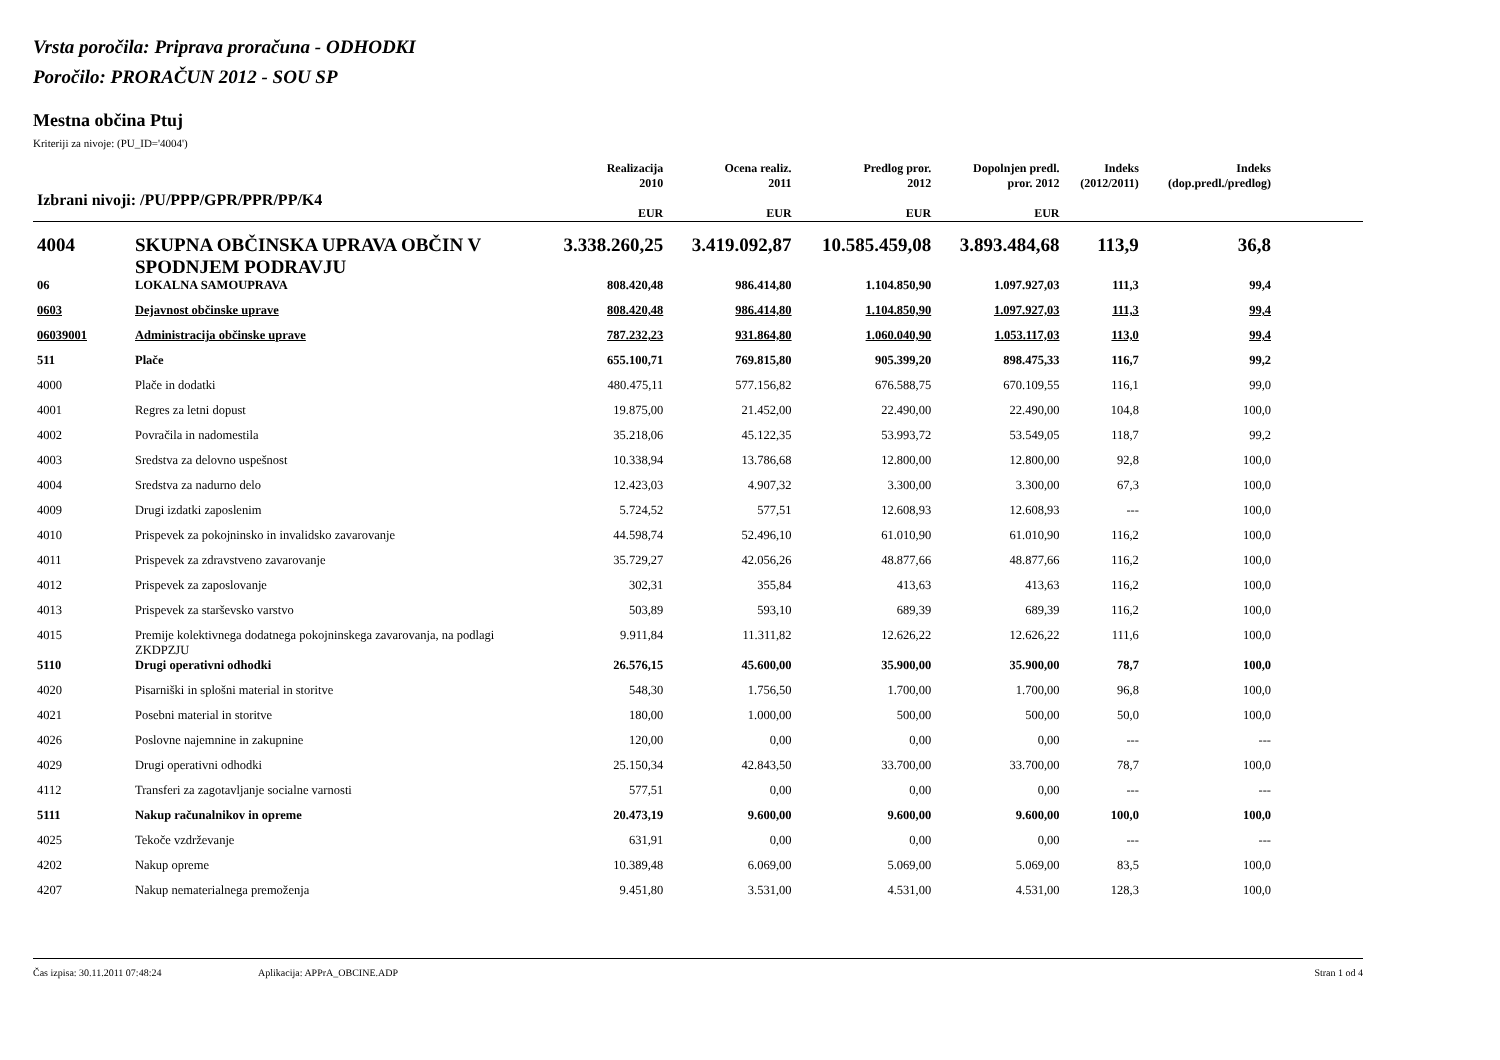Vrsta poročila: Priprava proračuna - ODHODKI
Poročilo: PRORAČUN 2012 - SOU SP
Mestna občina Ptuj
Kriteriji za nivoje: (PU_ID='4004')
| Izbrani nivoji: /PU/PPP/GPR/PPR/PP/K4 | | Realizacija 2010 EUR | Ocena realiz. 2011 EUR | Predlog pror. 2012 EUR | Dopolnjen predl. pror. 2012 EUR | Indeks (2012/2011) | Indeks (dop.predl./predlog) | |
| --- | --- | --- | --- | --- | --- | --- | --- | --- |
| 4004 | SKUPNA OBČINSKA UPRAVA OBČIN V SPODNJEM PODRAVJU | 3.338.260,25 | 3.419.092,87 | 10.585.459,08 | 3.893.484,68 | 113,9 | 36,8 | |
| 06 | LOKALNA SAMOUPRAVA | 808.420,48 | 986.414,80 | 1.104.850,90 | 1.097.927,03 | 111,3 | 99,4 | |
| 0603 | Dejavnost občinske uprave | 808.420,48 | 986.414,80 | 1.104.850,90 | 1.097.927,03 | 111,3 | 99,4 | |
| 06039001 | Administracija občinske uprave | 787.232,23 | 931.864,80 | 1.060.040,90 | 1.053.117,03 | 113,0 | 99,4 | |
| 511 | Plače | 655.100,71 | 769.815,80 | 905.399,20 | 898.475,33 | 116,7 | 99,2 | |
| 4000 | Plače in dodatki | 480.475,11 | 577.156,82 | 676.588,75 | 670.109,55 | 116,1 | 99,0 | |
| 4001 | Regres za letni dopust | 19.875,00 | 21.452,00 | 22.490,00 | 22.490,00 | 104,8 | 100,0 | |
| 4002 | Povračila in nadomestila | 35.218,06 | 45.122,35 | 53.993,72 | 53.549,05 | 118,7 | 99,2 | |
| 4003 | Sredstva za delovno uspešnost | 10.338,94 | 13.786,68 | 12.800,00 | 12.800,00 | 92,8 | 100,0 | |
| 4004 | Sredstva za nadurno delo | 12.423,03 | 4.907,32 | 3.300,00 | 3.300,00 | 67,3 | 100,0 | |
| 4009 | Drugi izdatki zaposlenim | 5.724,52 | 577,51 | 12.608,93 | 12.608,93 | --- | 100,0 | |
| 4010 | Prispevek za pokojninsko in invalidsko zavarovanje | 44.598,74 | 52.496,10 | 61.010,90 | 61.010,90 | 116,2 | 100,0 | |
| 4011 | Prispevek za zdravstveno zavarovanje | 35.729,27 | 42.056,26 | 48.877,66 | 48.877,66 | 116,2 | 100,0 | |
| 4012 | Prispevek za zaposlovanje | 302,31 | 355,84 | 413,63 | 413,63 | 116,2 | 100,0 | |
| 4013 | Prispevek za starševsko varstvo | 503,89 | 593,10 | 689,39 | 689,39 | 116,2 | 100,0 | |
| 4015 | Premije kolektivnega dodatnega pokojninskega zavarovanja, na podlagi ZKDPZJU | 9.911,84 | 11.311,82 | 12.626,22 | 12.626,22 | 111,6 | 100,0 | |
| 5110 | Drugi operativni odhodki | 26.576,15 | 45.600,00 | 35.900,00 | 35.900,00 | 78,7 | 100,0 | |
| 4020 | Pisarniški in splošni material in storitve | 548,30 | 1.756,50 | 1.700,00 | 1.700,00 | 96,8 | 100,0 | |
| 4021 | Posebni material in storitve | 180,00 | 1.000,00 | 500,00 | 500,00 | 50,0 | 100,0 | |
| 4026 | Poslovne najemnine in zakupnine | 120,00 | 0,00 | 0,00 | 0,00 | --- | --- | |
| 4029 | Drugi operativni odhodki | 25.150,34 | 42.843,50 | 33.700,00 | 33.700,00 | 78,7 | 100,0 | |
| 4112 | Transferi za zagotavljanje socialne varnosti | 577,51 | 0,00 | 0,00 | 0,00 | --- | --- | |
| 5111 | Nakup računalnikov in opreme | 20.473,19 | 9.600,00 | 9.600,00 | 9.600,00 | 100,0 | 100,0 | |
| 4025 | Tekoče vzdrževanje | 631,91 | 0,00 | 0,00 | 0,00 | --- | --- | |
| 4202 | Nakup opreme | 10.389,48 | 6.069,00 | 5.069,00 | 5.069,00 | 83,5 | 100,0 | |
| 4207 | Nakup nematerialnega premoženja | 9.451,80 | 3.531,00 | 4.531,00 | 4.531,00 | 128,3 | 100,0 | |
Čas izpisa: 30.11.2011 07:48:24 Aplikacija: APPrA_OBCINE.ADP Stran 1 od 4